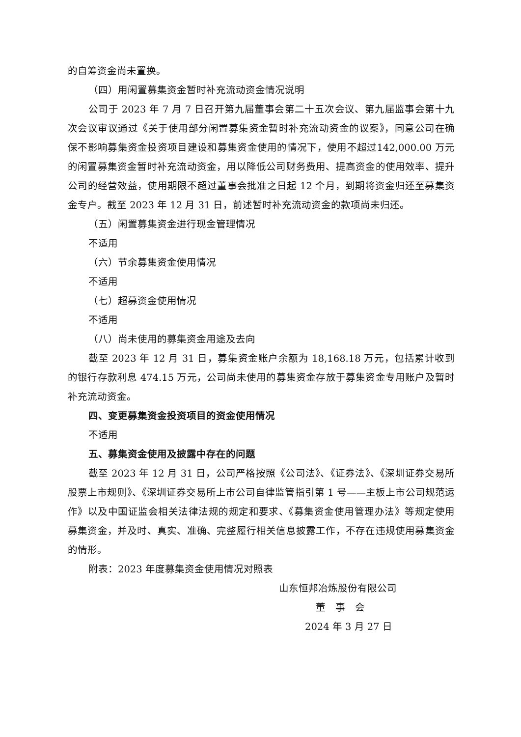的自筹资金尚未置换。
（四）用闲置募集资金暂时补充流动资金情况说明
公司于 2023 年 7 月 7 日召开第九届董事会第二十五次会议、第九届监事会第十九次会议审议通过《关于使用部分闲置募集资金暂时补充流动资金的议案》，同意公司在确保不影响募集资金投资项目建设和募集资金使用的情况下，使用不超过142,000.00 万元的闲置募集资金暂时补充流动资金，用以降低公司财务费用、提高资金的使用效率、提升公司的经营效益，使用期限不超过董事会批准之日起 12 个月，到期将资金归还至募集资金专户。截至 2023 年 12 月 31 日，前述暂时补充流动资金的款项尚未归还。
（五）闲置募集资金进行现金管理情况
不适用
（六）节余募集资金使用情况
不适用
（七）超募资金使用情况
不适用
（八）尚未使用的募集资金用途及去向
截至 2023 年 12 月 31 日，募集资金账户余额为 18,168.18 万元，包括累计收到的银行存款利息 474.15 万元，公司尚未使用的募集资金存放于募集资金专用账户及暂时补充流动资金。
四、变更募集资金投资项目的资金使用情况
不适用
五、募集资金使用及披露中存在的问题
截至 2023 年 12 月 31 日，公司严格按照《公司法》、《证券法》、《深圳证券交易所股票上市规则》、《深圳证券交易所上市公司自律监管指引第 1 号——主板上市公司规范运作》以及中国证监会相关法律法规的规定和要求、《募集资金使用管理办法》等规定使用募集资金，并及时、真实、准确、完整履行相关信息披露工作，不存在违规使用募集资金的情形。
附表：2023 年度募集资金使用情况对照表
山东恒邦冶炼股份有限公司
董　事　会
2024 年 3 月 27 日